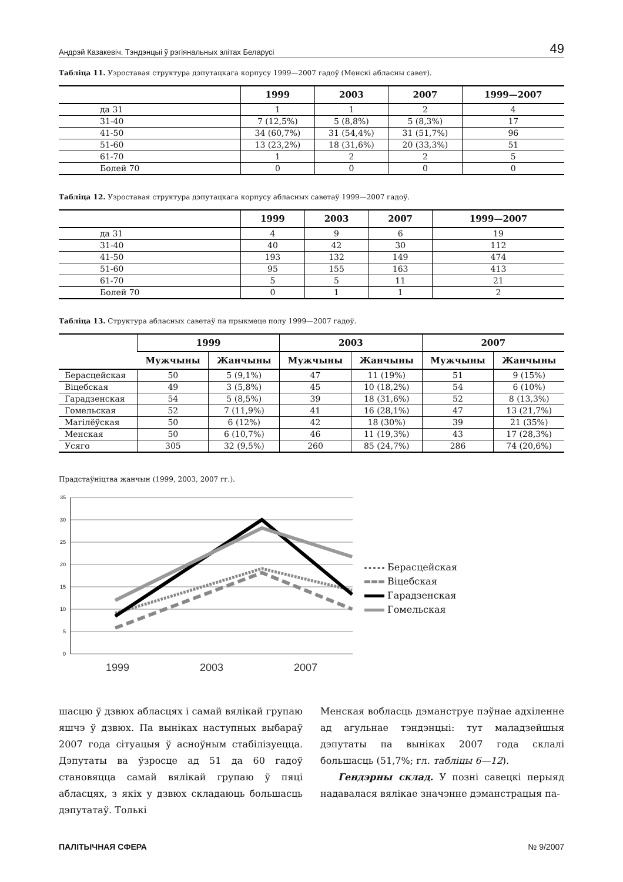Андрэй Казакевіч. Тэндэнцыі ў рэгіянальных элітах Беларусі 49
Табліца 11. Узроставая структура дэпутацкага корпусу 1999—2007 гадоў (Менскі абласны савет).
| | 1999 | 2003 | 2007 | 1999—2007 |
| --- | --- | --- | --- | --- |
| да 31 | 1 | 1 | 2 | 4 |
| 31-40 | 7 (12,5%) | 5 (8,8%) | 5 (8,3%) | 17 |
| 41-50 | 34 (60,7%) | 31 (54,4%) | 31 (51,7%) | 96 |
| 51-60 | 13 (23,2%) | 18 (31,6%) | 20 (33,3%) | 51 |
| 61-70 | 1 | 2 | 2 | 5 |
| Болей 70 | 0 | 0 | 0 | 0 |
Табліца 12. Узроставая структура дэпутацкага корпусу абласных саветаў 1999—2007 гадоў.
| | 1999 | 2003 | 2007 | 1999—2007 |
| --- | --- | --- | --- | --- |
| да 31 | 4 | 9 | 6 | 19 |
| 31-40 | 40 | 42 | 30 | 112 |
| 41-50 | 193 | 132 | 149 | 474 |
| 51-60 | 95 | 155 | 163 | 413 |
| 61-70 | 5 | 5 | 11 | 21 |
| Болей 70 | 0 | 1 | 1 | 2 |
Табліца 13. Структура абласных саветаў па прыкмеце полу 1999—2007 гадоў.
| | 1999 | | 2003 | | 2007 | |
| --- | --- | --- | --- | --- | --- | --- |
| | Мужчыны | Жанчыны | Мужчыны | Жанчыны | Мужчыны | Жанчыны |
| Берасцейская | 50 | 5 (9,1%) | 47 | 11 (19%) | 51 | 9 (15%) |
| Віцебская | 49 | 3 (5,8%) | 45 | 10 (18,2%) | 54 | 6 (10%) |
| Гарадзенская | 54 | 5 (8,5%) | 39 | 18 (31,6%) | 52 | 8 (13,3%) |
| Гомельская | 52 | 7 (11,9%) | 41 | 16 (28,1%) | 47 | 13 (21,7%) |
| Магілёўская | 50 | 6 (12%) | 42 | 18 (30%) | 39 | 21 (35%) |
| Менская | 50 | 6 (10,7%) | 46 | 11 (19,3%) | 43 | 17 (28,3%) |
| Усяго | 305 | 32 (9,5%) | 260 | 85 (24,7%) | 286 | 74 (20,6%) |
Прадстаўніцтва жанчын (1999, 2003, 2007 гг.).
35
30
25
20
15
10
5
0
1999
2003
2007
Берасцейская
Віцебская
Гарадзенская
Гомельская
шасцю ў дзвюх абласцях і самай вялікай групаю яшчэ ў дзвюх. Па выніках наступных выбараў 2007 года сітуацыя ў асноўным стабілізуецца. Дэпутаты ва ўзросце ад 51 да 60 гадоў становяцца самай вялікай групаю ў пяці абласцях, з якіх у дзвюх складаюць большасць дэпутатаў. Толькі
Менская вобласць дэманструе пэўнае адхіленне ад агульнае тэндэнцыі: тут маладзейшыя дэпутаты па выніках 2007 года склалі большасць (51,7%; гл. табліцы 6—12).
Гендэрны склад. У позні савецкі перыяд надавалася вялікае значэнне дэманстрацыя па-
ПАЛІТЫЧНАЯ СФЕРА № 9/2007